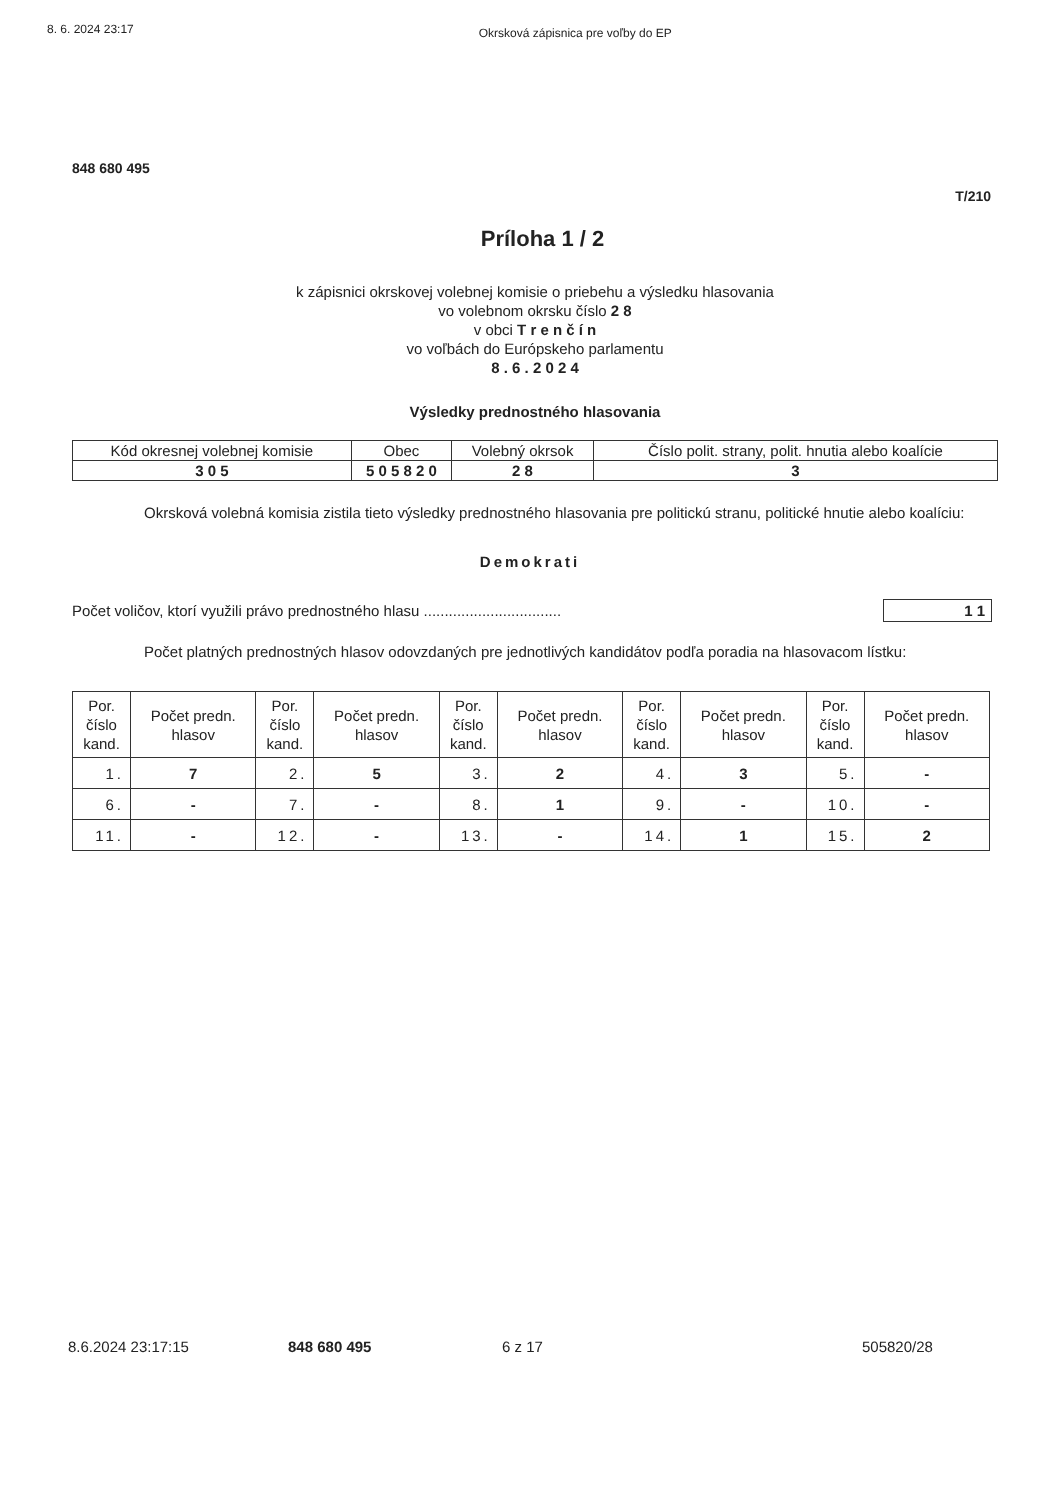8. 6. 2024 23:17 Okrsková zápisnica pre voľby do EP
848 680 495
T/210
Príloha 1 / 2
k zápisnici okrskovej volebnej komisie o priebehu a výsledku hlasovania
vo volebnom okrsku číslo 2 8
v obci T r e n č í n
vo voľbách do Európskeho parlamentu
8 . 6 . 2 0 2 4
Výsledky prednostného hlasovania
| Kód okresnej volebnej komisie | Obec | Volebný okrsok | Číslo polit. strany, polit. hnutia alebo koalície |
| --- | --- | --- | --- |
| 3 0 5 | 5 0 5 8 2 0 | 2 8 | 3 |
Okrsková volebná komisia zistila tieto výsledky prednostného hlasovania pre politickú stranu, politické hnutie alebo koalíciu:
Demokrati
Počet voličov, ktorí využili právo prednostného hlasu ................................. 1 1
Počet platných prednostných hlasov odovzdaných pre jednotlivých kandidátov podľa poradia na hlasovacom lístku:
| Por. číslo kand. | Počet predn. hlasov | Por. číslo kand. | Počet predn. hlasov | Por. číslo kand. | Počet predn. hlasov | Por. číslo kand. | Počet predn. hlasov | Por. číslo kand. | Počet predn. hlasov |
| --- | --- | --- | --- | --- | --- | --- | --- | --- | --- |
| 1. | 7 | 2. | 5 | 3. | 2 | 4. | 3 | 5. | - |
| 6. | - | 7. | - | 8. | 1 | 9. | - | 10. | - |
| 11. | - | 12. | - | 13. | - | 14. | 1 | 15. | 2 |
8.6.2024 23:17:15 848 680 495 6 z 17 505820/28